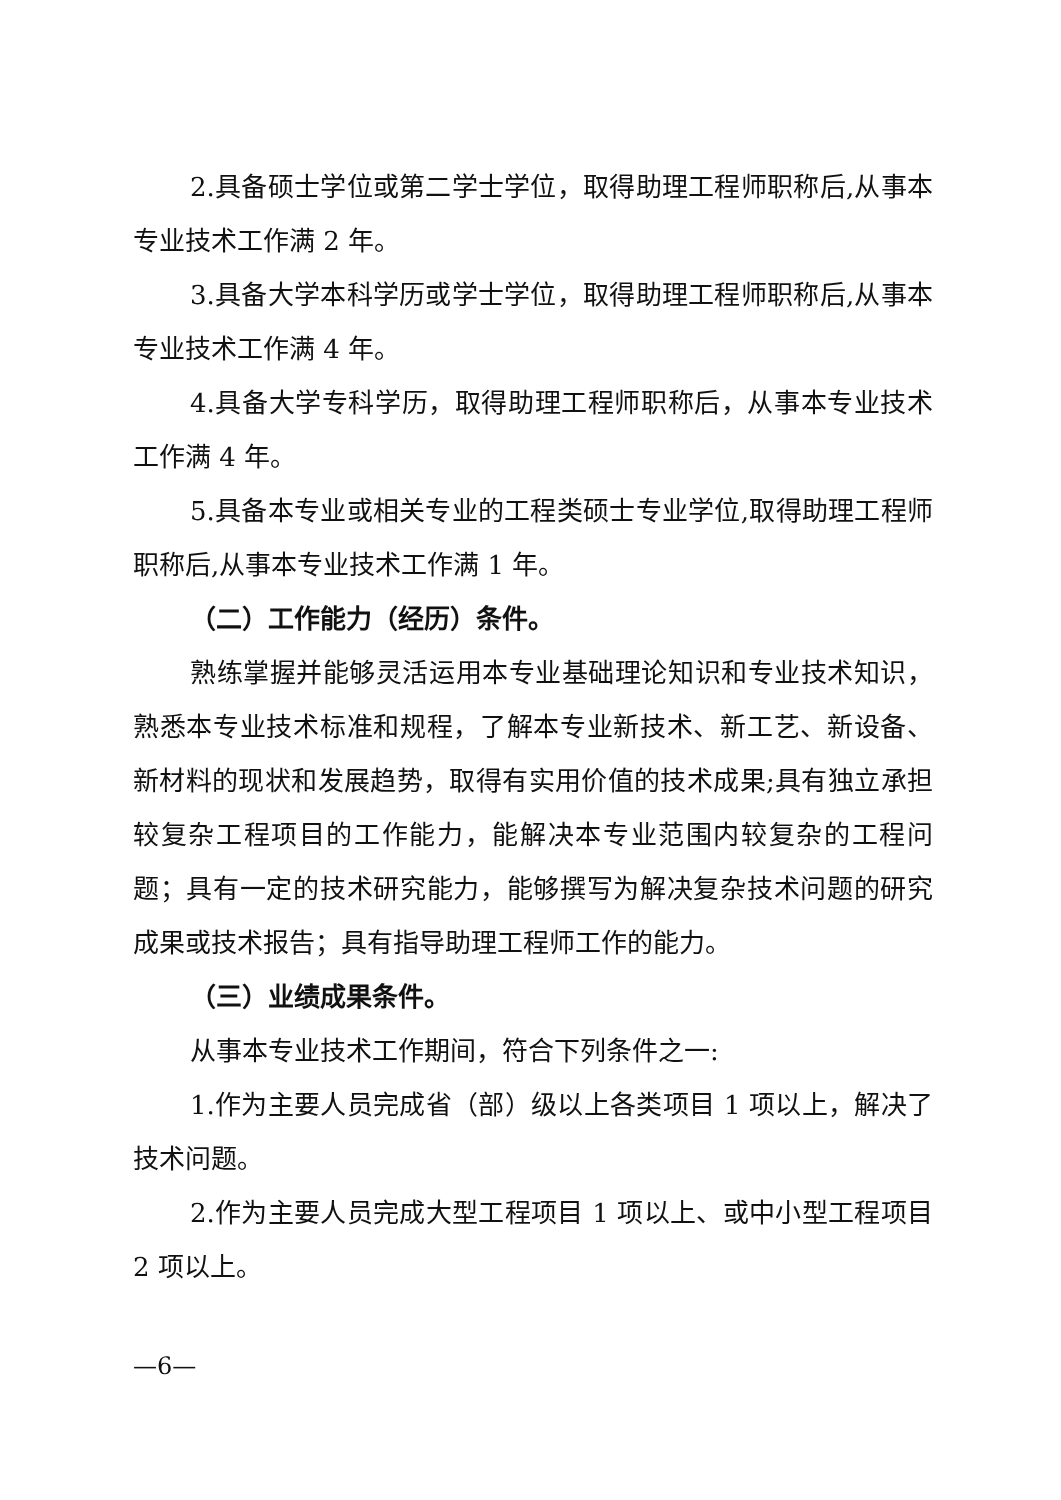2.具备硕士学位或第二学士学位，取得助理工程师职称后,从事本专业技术工作满 2 年。
3.具备大学本科学历或学士学位，取得助理工程师职称后,从事本专业技术工作满 4 年。
4.具备大学专科学历，取得助理工程师职称后，从事本专业技术工作满 4 年。
5.具备本专业或相关专业的工程类硕士专业学位,取得助理工程师职称后,从事本专业技术工作满 1 年。
（二）工作能力（经历）条件。
熟练掌握并能够灵活运用本专业基础理论知识和专业技术知识，熟悉本专业技术标准和规程，了解本专业新技术、新工艺、新设备、新材料的现状和发展趋势，取得有实用价值的技术成果;具有独立承担较复杂工程项目的工作能力，能解决本专业范围内较复杂的工程问题；具有一定的技术研究能力，能够撰写为解决复杂技术问题的研究成果或技术报告；具有指导助理工程师工作的能力。
（三）业绩成果条件。
从事本专业技术工作期间，符合下列条件之一:
1.作为主要人员完成省（部）级以上各类项目 1 项以上，解决了技术问题。
2.作为主要人员完成大型工程项目 1 项以上、或中小型工程项目 2 项以上。
—6—